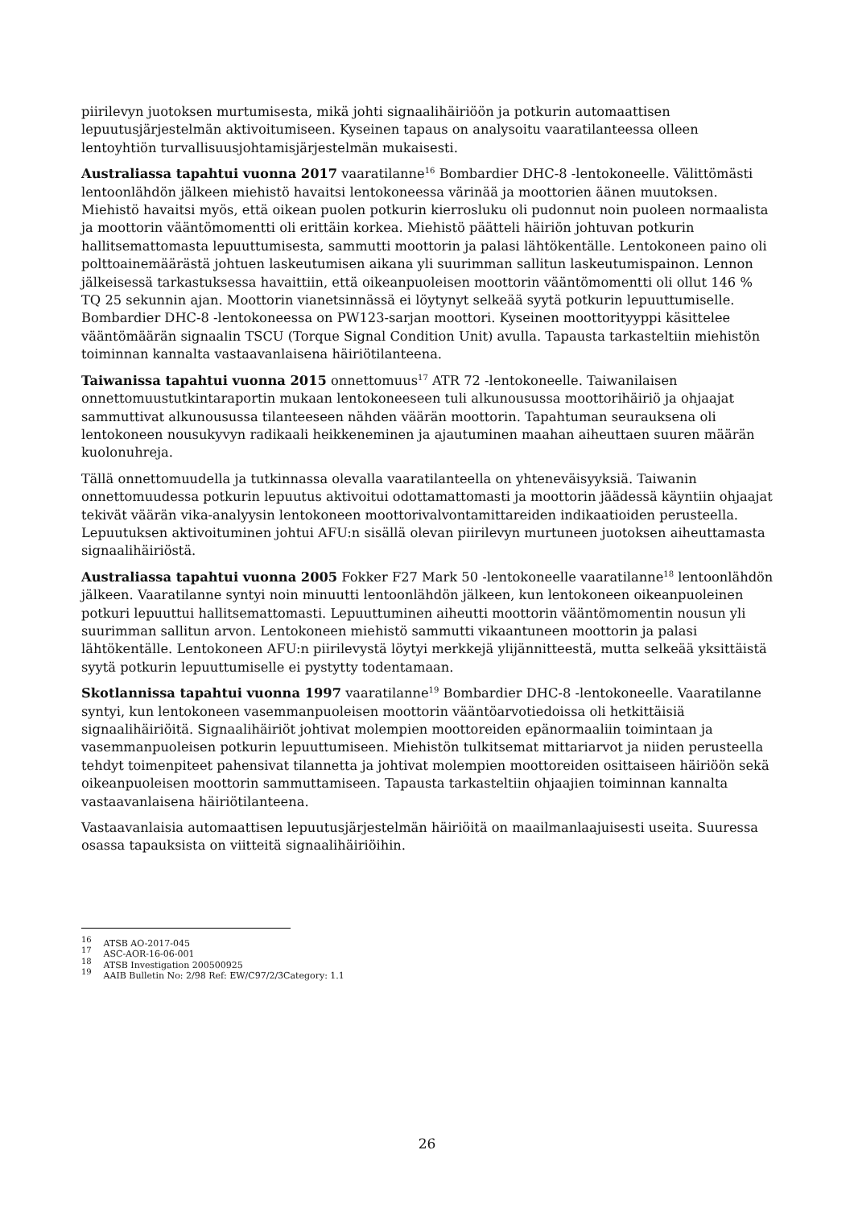piirilevyn juotoksen murtumisesta, mikä johti signaalihäiriöön ja potkurin automaattisen lepuutusjärjestelmän aktivoitumiseen. Kyseinen tapaus on analysoitu vaaratilanteessa olleen lentoyhtiön turvallisuusjohtamisjärjestelmän mukaisesti.
Australiassa tapahtui vuonna 2017 vaaratilanne<sup>16</sup> Bombardier DHC-8 -lentokoneelle. Välittömästi lentoonlähdön jälkeen miehistö havaitsi lentokoneessa värinää ja moottorien äänen muutoksen. Miehistö havaitsi myös, että oikean puolen potkurin kierrosluku oli pudonnut noin puoleen normaalista ja moottorin vääntömomentti oli erittäin korkea. Miehistö päätteli häiriön johtuvan potkurin hallitsemattomasta lepuuttumisesta, sammutti moottorin ja palasi lähtökentälle. Lentokoneen paino oli polttoainemäärästä johtuen laskeutumisen aikana yli suurimman sallitun laskeutumispainon. Lennon jälkeisessä tarkastuksessa havaittiin, että oikeanpuoleisen moottorin vääntömomentti oli ollut 146 % TQ 25 sekunnin ajan. Moottorin vianetsinnässä ei löytynyt selkeää syytä potkurin lepuuttumiselle. Bombardier DHC-8 -lentokoneessa on PW123-sarjan moottori. Kyseinen moottorityyppi käsittelee vääntömäärän signaalin TSCU (Torque Signal Condition Unit) avulla. Tapausta tarkasteltiin miehistön toiminnan kannalta vastaavanlaisena häiriötilanteena.
Taiwanissa tapahtui vuonna 2015 onnettomuus<sup>17</sup> ATR 72 -lentokoneelle. Taiwanilaisen onnettomuustutkintaraportin mukaan lentokoneeseen tuli alkunousussa moottorihäiriö ja ohjaajat sammuttivat alkunousussa tilanteeseen nähden väärän moottorin. Tapahtuman seurauksena oli lentokoneen nousukyvyn radikaali heikkeneminen ja ajautuminen maahan aiheuttaen suuren määrän kuolonuhreja.
Tällä onnettomuudella ja tutkinnassa olevalla vaaratilanteella on yhteneväisyyksiä. Taiwanin onnettomuudessa potkurin lepuutus aktivoitui odottamattomasti ja moottorin jäädessä käyntiin ohjaajat tekivät väärän vika-analyysin lentokoneen moottorivalvontamittareiden indikaatioiden perusteella. Lepuutuksen aktivoituminen johtui AFU:n sisällä olevan piirilevyn murtuneen juotoksen aiheuttamasta signaalihäiriöstä.
Australiassa tapahtui vuonna 2005 Fokker F27 Mark 50 -lentokoneelle vaaratilanne<sup>18</sup> lentoonlähdön jälkeen. Vaaratilanne syntyi noin minuutti lentoonlähdön jälkeen, kun lentokoneen oikeanpuoleinen potkuri lepuuttui hallitsemattomasti. Lepuuttuminen aiheutti moottorin vääntömomentin nousun yli suurimman sallitun arvon. Lentokoneen miehistö sammutti vikaantuneen moottorin ja palasi lähtökentälle. Lentokoneen AFU:n piirilevystä löytyi merkkejä ylijännitteestä, mutta selkeää yksittäistä syytä potkurin lepuuttumiselle ei pystytty todentamaan.
Skotlannissa tapahtui vuonna 1997 vaaratilanne<sup>19</sup> Bombardier DHC-8 -lentokoneelle. Vaaratilanne syntyi, kun lentokoneen vasemmanpuoleisen moottorin vääntöarvotiedoissa oli hetkittäisiä signaalihäiriöitä. Signaalihäiriöt johtivat molempien moottoreiden epänormaaliin toimintaan ja vasemmanpuoleisen potkurin lepuuttumiseen. Miehistön tulkitsemat mittariarvot ja niiden perusteella tehdyt toimenpiteet pahensivat tilannetta ja johtivat molempien moottoreiden osittaiseen häiriöön sekä oikeanpuoleisen moottorin sammuttamiseen. Tapausta tarkasteltiin ohjaajien toiminnan kannalta vastaavanlaisena häiriötilanteena.
Vastaavanlaisia automaattisen lepuutusjärjestelmän häiriöitä on maailmanlaajuisesti useita. Suuressa osassa tapauksista on viitteitä signaalihäiriöihin.
<sup>16</sup> ATSB AO-2017-045
<sup>17</sup> ASC-AOR-16-06-001
<sup>18</sup> ATSB Investigation 200500925
<sup>19</sup> AAIB Bulletin No: 2/98 Ref: EW/C97/2/3Category: 1.1
26